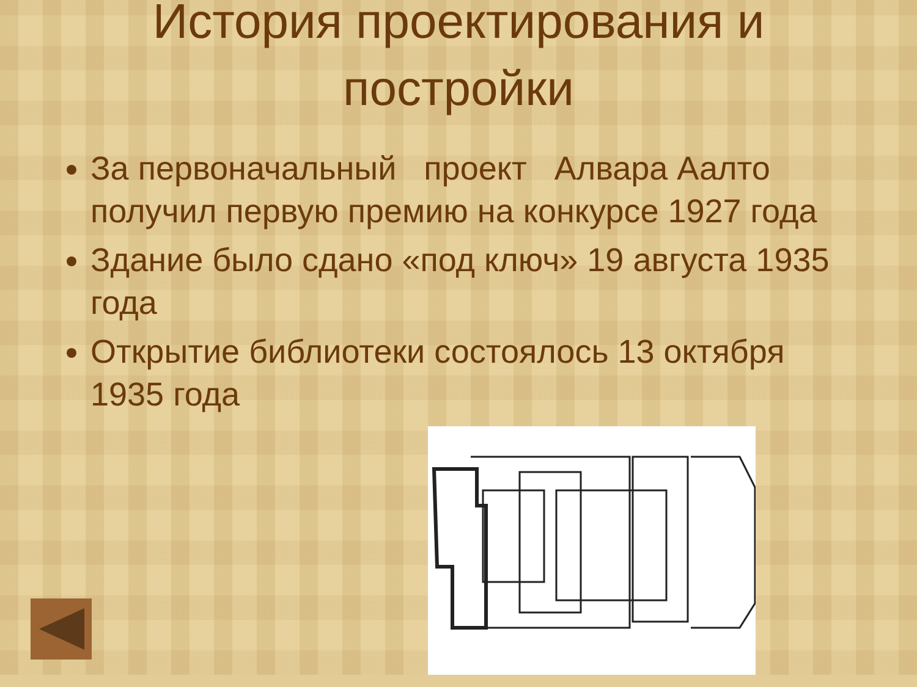История проектирования и
постройки
За первоначальный проект Алвара Аалто получил первую премию на конкурсе 1927 года
Здание было сдано «под ключ» 19 августа 1935 года
Открытие библиотеки состоялось 13 октября 1935 года